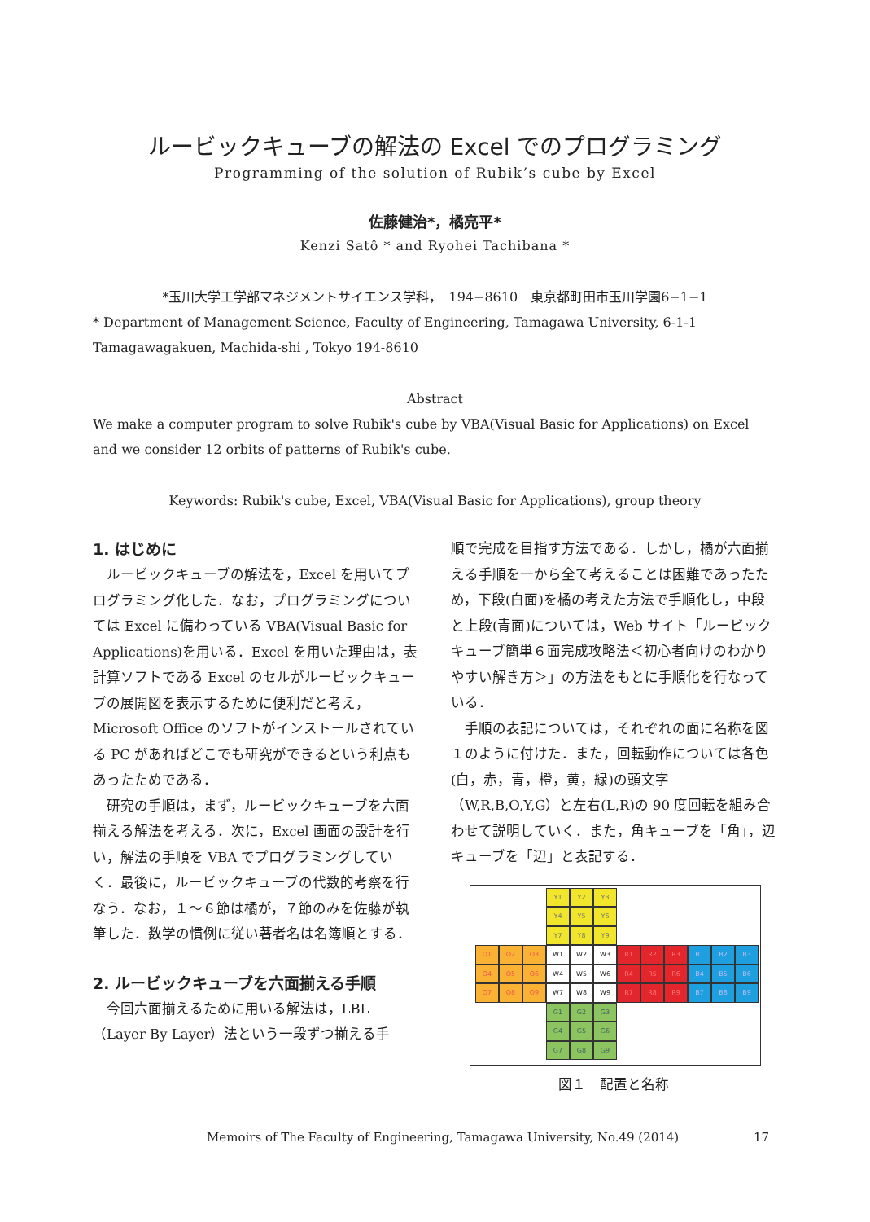ルービックキューブの解法の Excel でのプログラミング
Programming of the solution of Rubik’s cube by Excel
佐藤健治*，橘亮平*
Kenzi Satô * and Ryohei Tachibana *
*玉川大学工学部マネジメントサイエンス学科，　194−8610　東京都町田市玉川学園6−1−1
* Department of Management Science, Faculty of Engineering, Tamagawa University, 6-1-1 Tamagawagakuen, Machida-shi , Tokyo 194-8610
Abstract
We make a computer program to solve Rubik's cube by VBA(Visual Basic for Applications) on Excel and we consider 12 orbits of patterns of Rubik's cube.
Keywords: Rubik's cube, Excel, VBA(Visual Basic for Applications), group theory
1. はじめに
ルービックキューブの解法を，Excel を用いてプログラミング化した．なお，プログラミングについては Excel に備わっている VBA(Visual Basic for Applications)を用いる．Excel を用いた理由は，表計算ソフトである Excel のセルがルービックキューブの展開図を表示するために便利だと考え，Microsoft Office のソフトがインストールされている PC があればどこでも研究ができるという利点もあったためである．
研究の手順は，まず，ルービックキューブを六面揃える解法を考える．次に，Excel 画面の設計を行い，解法の手順を VBA でプログラミングしていく．最後に，ルービックキューブの代数的考察を行なう．なお，１～６節は橘が，７節のみを佐藤が執筆した．数学の慣例に従い著者名は名簿順とする．
2. ルービックキューブを六面揃える手順
今回六面揃えるために用いる解法は，LBL（Layer By Layer）法という一段ずつ揃える手
順で完成を目指す方法である．しかし，橘が六面揃える手順を一から全て考えることは困難であったため，下段(白面)を橘の考えた方法で手順化し，中段と上段(青面)については，Web サイト「ルービックキューブ簡単６面完成攻略法＜初心者向けのわかりやすい解き方＞」の方法をもとに手順化を行なっている．
手順の表記については，それぞれの面に名称を図１のように付けた．また，回転動作については各色(白，赤，青，橙，黄，緑)の頭文字（W,R,B,O,Y,G）と左右(L,R)の 90 度回転を組み合わせて説明していく．また，角キューブを「角」，辺キューブを「辺」と表記する．
Y1
Y2
Y3
Y4
Y5
Y6
Y7
Y8
Y9
O1
O2
O3
W1
W2
W3
R1
R2
R3
B1
B2
B3
O4
O5
O6
W4
W5
W6
R4
R5
R6
B4
B5
B6
O7
O8
O9
W7
W8
W9
R7
R8
R9
B7
B8
B9
G1
G2
G3
G4
G5
G6
G7
G8
G9
図１　配置と名称
Memoirs of The Faculty of Engineering, Tamagawa University, No.49 (2014) 17